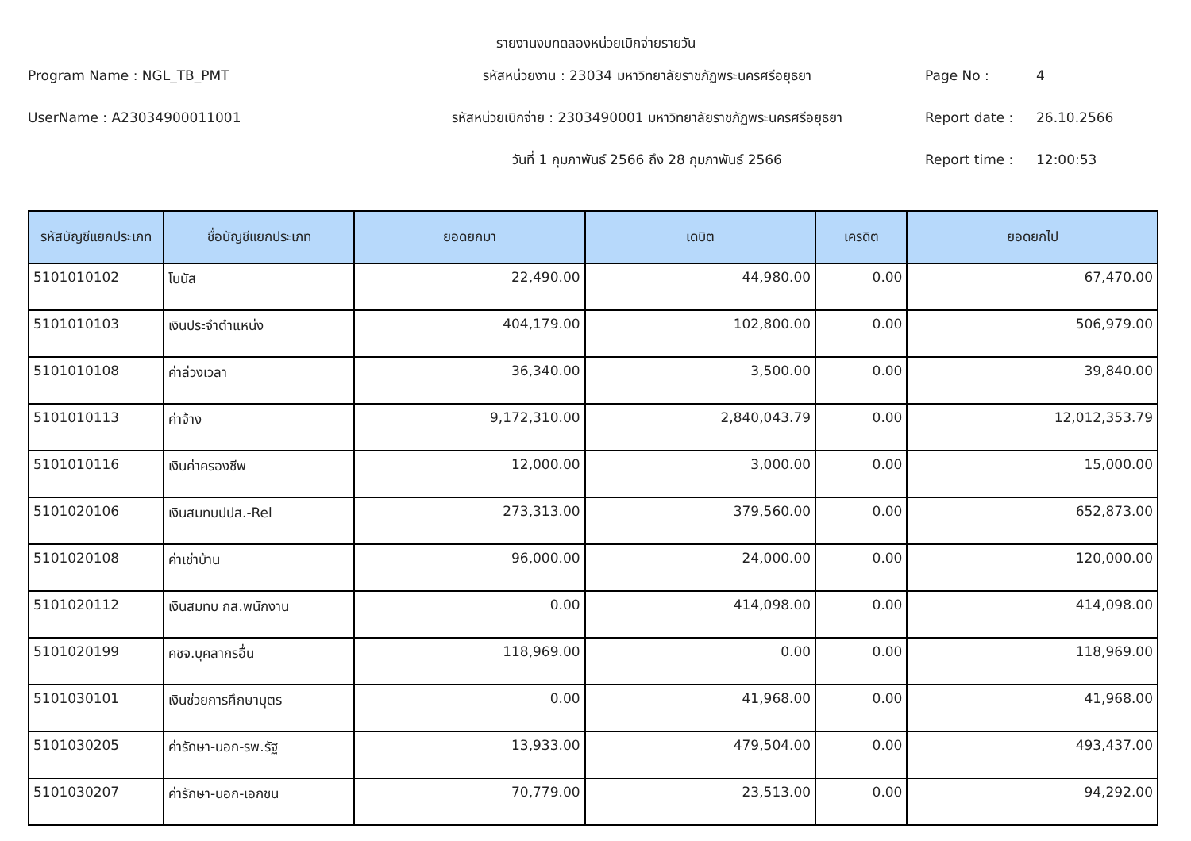รายงานงบทดลองหน่วยเบิกจ่ายรายวัน
Program Name : NGL_TB_PMT
รหัสหน่วยงาน : 23034 มหาวิทยาลัยราชภัฏพระนครศรีอยุธยา
Page No :
4
UserName : A23034900011001
รหัสหน่วยเบิกจ่าย : 2303490001 มหาวิทยาลัยราชภัฏพระนครศรีอยุธยา
Report date :
26.10.2566
วันที่ 1 กุมภาพันธ์ 2566 ถึง 28 กุมภาพันธ์ 2566
Report time :
12:00:53
| รหัสบัญชีแยกประเภท | ชื่อบัญชีแยกประเภท | ยอดยกมา | เดบิต | เครดิต | ยอดยกไป |
| --- | --- | --- | --- | --- | --- |
| 5101010102 | โบนัส | 22,490.00 | 44,980.00 | 0.00 | 67,470.00 |
| 5101010103 | เงินประจำตำแหน่ง | 404,179.00 | 102,800.00 | 0.00 | 506,979.00 |
| 5101010108 | ค่าล่วงเวลา | 36,340.00 | 3,500.00 | 0.00 | 39,840.00 |
| 5101010113 | ค่าจ้าง | 9,172,310.00 | 2,840,043.79 | 0.00 | 12,012,353.79 |
| 5101010116 | เงินค่าครองชีพ | 12,000.00 | 3,000.00 | 0.00 | 15,000.00 |
| 5101020106 | เงินสมทบปปส.-Rel | 273,313.00 | 379,560.00 | 0.00 | 652,873.00 |
| 5101020108 | ค่าเช่าบ้าน | 96,000.00 | 24,000.00 | 0.00 | 120,000.00 |
| 5101020112 | เงินสมทบ กส.พนักงาน | 0.00 | 414,098.00 | 0.00 | 414,098.00 |
| 5101020199 | คชจ.บุคลากรอื่น | 118,969.00 | 0.00 | 0.00 | 118,969.00 |
| 5101030101 | เงินช่วยการศึกษาบุตร | 0.00 | 41,968.00 | 0.00 | 41,968.00 |
| 5101030205 | ค่ารักษา-นอก-รพ.รัฐ | 13,933.00 | 479,504.00 | 0.00 | 493,437.00 |
| 5101030207 | ค่ารักษา-นอก-เอกชน | 70,779.00 | 23,513.00 | 0.00 | 94,292.00 |